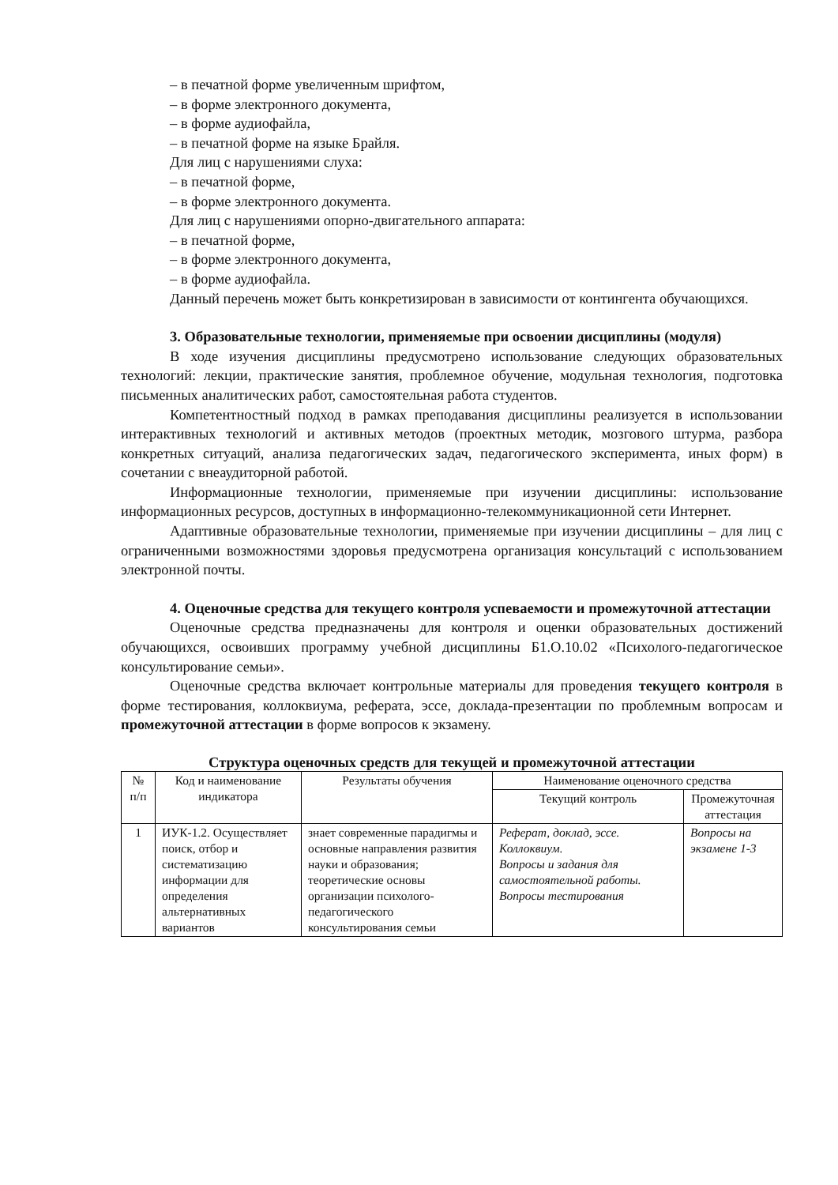– в печатной форме увеличенным шрифтом,
– в форме электронного документа,
– в форме аудиофайла,
– в печатной форме на языке Брайля.
Для лиц с нарушениями слуха:
– в печатной форме,
– в форме электронного документа.
Для лиц с нарушениями опорно-двигательного аппарата:
– в печатной форме,
– в форме электронного документа,
– в форме аудиофайла.
Данный перечень может быть конкретизирован в зависимости от контингента обучающихся.
3. Образовательные технологии, применяемые при освоении дисциплины (модуля)
В ходе изучения дисциплины предусмотрено использование следующих образовательных технологий: лекции, практические занятия, проблемное обучение, модульная технология, подготовка письменных аналитических работ, самостоятельная работа студентов.
Компетентностный подход в рамках преподавания дисциплины реализуется в использовании интерактивных технологий и активных методов (проектных методик, мозгового штурма, разбора конкретных ситуаций, анализа педагогических задач, педагогического эксперимента, иных форм) в сочетании с внеаудиторной работой.
Информационные технологии, применяемые при изучении дисциплины: использование информационных ресурсов, доступных в информационно-телекоммуникационной сети Интернет.
Адаптивные образовательные технологии, применяемые при изучении дисциплины – для лиц с ограниченными возможностями здоровья предусмотрена организация консультаций с использованием электронной почты.
4. Оценочные средства для текущего контроля успеваемости и промежуточной аттестации
Оценочные средства предназначены для контроля и оценки образовательных достижений обучающихся, освоивших программу учебной дисциплины Б1.О.10.02 «Психолого-педагогическое консультирование семьи».
Оценочные средства включает контрольные материалы для проведения текущего контроля в форме тестирования, коллоквиума, реферата, эссе, доклада-презентации по проблемным вопросам и промежуточной аттестации в форме вопросов к экзамену.
Структура оценочных средств для текущей и промежуточной аттестации
| № п/п | Код и наименование индикатора | Результаты обучения | Наименование оценочного средства | |
| --- | --- | --- | --- | --- |
| | | | Текущий контроль | Промежуточная аттестация |
| 1 | ИУК-1.2. Осуществляет поиск, отбор и систематизацию информации для определения альтернативных вариантов | знает современные парадигмы и основные направления развития науки и образования; теоретические основы организации психолого-педагогического консультирования семьи | Реферат, доклад, эссе. Коллоквиум. Вопросы и задания для самостоятельной работы. Вопросы тестирования | Вопросы на экзамене 1-3 |